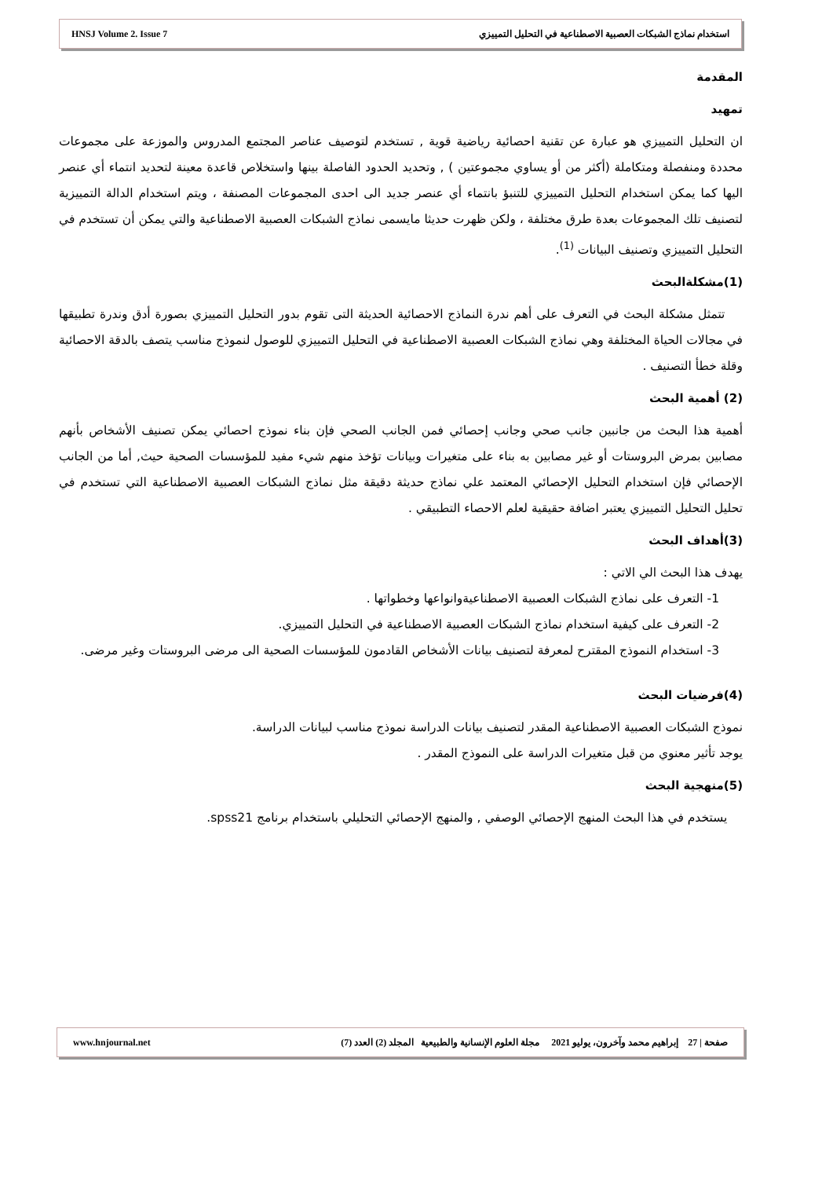HNSJ Volume 2. Issue 7 استخدام نماذج الشبكات العصبية الاصطناعية في التحليل التمييزي
المقدمة
تمهيد
ان التحليل التمييزي هو عبارة عن تقنية احصائية رياضية قوية , تستخدم لتوصيف عناصر المجتمع المدروس والموزعة على مجموعات محددة ومنفصلة ومتكاملة (أكثر من أو يساوي مجموعتين ) , وتحديد الحدود الفاصلة بينها واستخلاص قاعدة معينة لتحديد انتماء أي عنصر اليها كما يمكن استخدام التحليل التمييزي للتنبؤ بانتماء أي عنصر جديد الى احدى المجموعات المصنفة ، ويتم استخدام الدالة التمييزية لتصنيف تلك المجموعات بعدة طرق مختلفة ، ولكن ظهرت حديثا مايسمى نماذج الشبكات العصبية الاصطناعية والتي يمكن أن تستخدم في التحليل التمييزي وتصنيف البيانات <sup>(1)</sup>.
(1)مشكلةالبحث
تتمثل مشكلة البحث في التعرف على أهم ندرة النماذج الاحصائية الحديثة التى تقوم بدور التحليل التمييزي بصورة أدق وندرة تطبيقها في مجالات الحياة المختلفة وهي نماذج الشبكات العصبية الاصطناعية في التحليل التمييزي للوصول لنموذج مناسب يتصف بالدقة الاحصائية وقلة خطأ التصنيف .
(2) أهمية البحث
أهمية هذا البحث من جانبين جانب صحي وجانب إحصائي فمن الجانب الصحي فإن بناء نموذج احصائي يمكن تصنيف الأشخاص بأنهم مصابين بمرض البروستات أو غير مصابين به بناء على متغيرات وبيانات تؤخذ منهم شيء مفيد للمؤسسات الصحية حيث, أما من الجانب الإحصائي فإن استخدام التحليل الإحصائي المعتمد علي نماذج حديثة دقيقة مثل نماذج الشبكات العصبية الاصطناعية التي تستخدم في تحليل التحليل التمييزي يعتبر اضافة حقيقية لعلم الاحصاء التطبيقي .
(3)أهداف البحث
يهدف هذا البحث الي الاتي :
1- التعرف على نماذج الشبكات العصبية الاصطناعيةوانواعها وخطواتها .
2- التعرف على كيفية استخدام نماذج الشبكات العصبية الاصطناعية في التحليل التمييزي.
3- استخدام النموذج المقترح لمعرفة لتصنيف بيانات الأشخاص القادمون للمؤسسات الصحية الى مرضى البروستات وغير مرضى.
(4)فرضيات البحث
نموذج الشبكات العصبية الاصطناعية المقدر لتصنيف بيانات الدراسة نموذج مناسب لبيانات الدراسة.
يوجد تأثير معنوي من قبل متغيرات الدراسة على النموذج المقدر .
(5)منهجية البحث
يستخدم في هذا البحث المنهج الإحصائي الوصفي , والمنهج الإحصائي التحليلي باستخدام برنامج spss21.
www.hnjournal.net صفحة | 27 إبراهيم محمد وآخرون، يوليو 2021 مجلة العلوم الإنسانية والطبيعية المجلد (2) العدد (7)